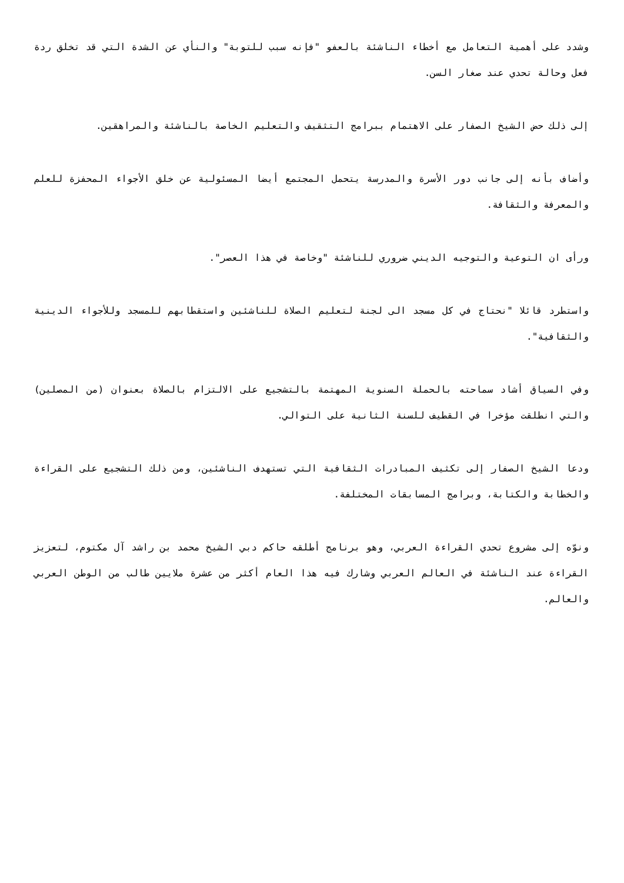وشدد على أهمية التعامل مع أخطاء الناشئة بالعفو "فإنه سبب للتوبة" والنأي عن الشدة التي قد تخلق ردة فعل وحالة تحدي عند صغار السن.
إلى ذلك حض الشيخ الصفار على الاهتمام ببرامج التثقيف والتعليم الخاصة بالناشئة والمراهقين.
وأضاف بأنه إلى جانب دور الأسرة والمدرسة يتحمل المجتمع أيضا المسئولية عن خلق الأجواء المحفزة للعلم والمعرفة والثقافة.
ورأى ان التوعية والتوجيه الديني ضروري للناشئة "وخاصة في هذا العصر".
واستطرد قائلا "نحتاج في كل مسجد الى لجنة لتعليم الصلاة للناشئين واستقطابهم للمسجد وللأجواء الدينية والثقافية".
وفي السياق أشاد سماحته بالحملة السنوية المهتمة بالتشجيع على الالتزام بالصلاة بعنوان (من المصلين) والتي انطلقت مؤخرا في القطيف للسنة الثانية على التوالي.
ودعا الشيخ الصفار إلى تكثيف المبادرات الثقافية التي تستهدف الناشئين، ومن ذلك التشجيع على القراءة والخطابة والكتابة، وبرامج المسابقات المختلفة.
ونوّه إلى مشروع تحدي القراءة العربي، وهو برنامج أطلقه حاكم دبي الشيخ محمد بن راشد آل مكتوم، لتعزيز القراءة عند الناشئة في العالم العربي وشارك فيه هذا العام أكثر من عشرة ملايين طالب من الوطن العربي والعالم.